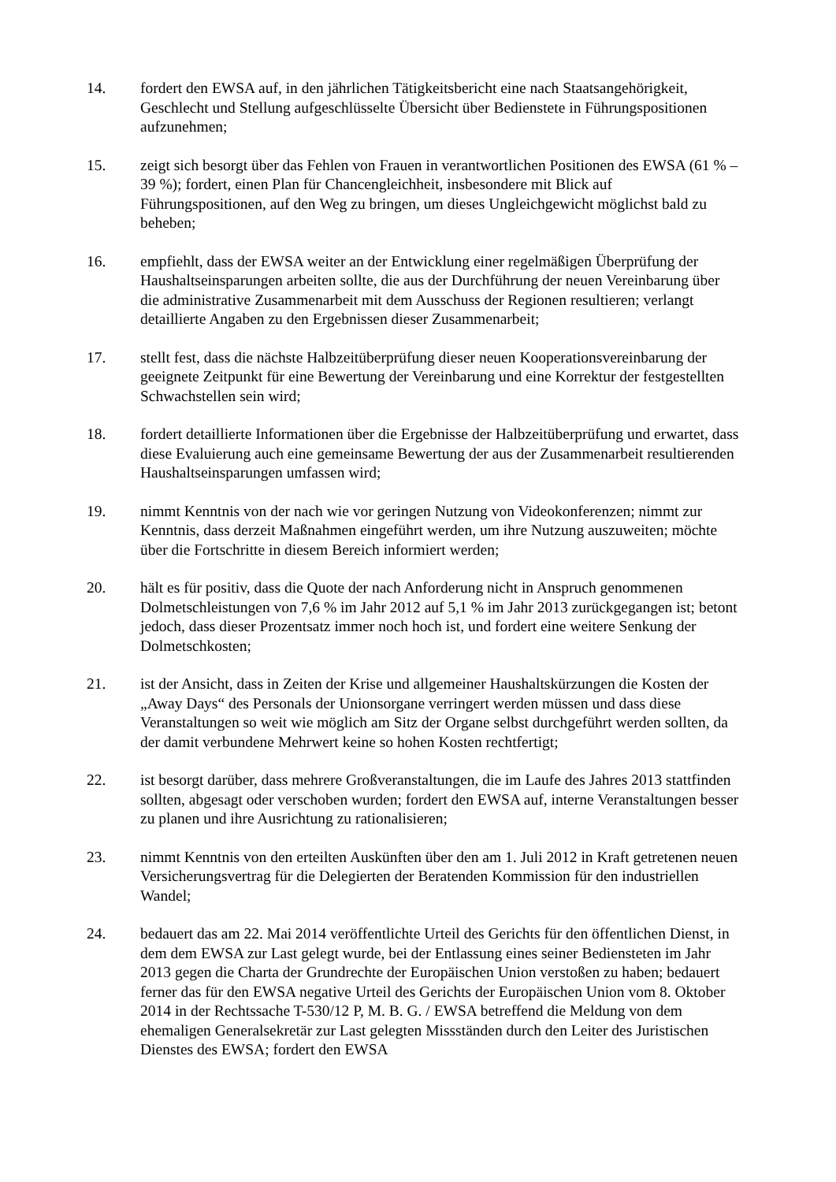14. fordert den EWSA auf, in den jährlichen Tätigkeitsbericht eine nach Staatsangehörigkeit, Geschlecht und Stellung aufgeschlüsselte Übersicht über Bedienstete in Führungspositionen aufzunehmen;
15. zeigt sich besorgt über das Fehlen von Frauen in verantwortlichen Positionen des EWSA (61 % – 39 %); fordert, einen Plan für Chancengleichheit, insbesondere mit Blick auf Führungspositionen, auf den Weg zu bringen, um dieses Ungleichgewicht möglichst bald zu beheben;
16. empfiehlt, dass der EWSA weiter an der Entwicklung einer regelmäßigen Überprüfung der Haushaltseinsparungen arbeiten sollte, die aus der Durchführung der neuen Vereinbarung über die administrative Zusammenarbeit mit dem Ausschuss der Regionen resultieren; verlangt detaillierte Angaben zu den Ergebnissen dieser Zusammenarbeit;
17. stellt fest, dass die nächste Halbzeitüberprüfung dieser neuen Kooperationsvereinbarung der geeignete Zeitpunkt für eine Bewertung der Vereinbarung und eine Korrektur der festgestellten Schwachstellen sein wird;
18. fordert detaillierte Informationen über die Ergebnisse der Halbzeitüberprüfung und erwartet, dass diese Evaluierung auch eine gemeinsame Bewertung der aus der Zusammenarbeit resultierenden Haushaltseinsparungen umfassen wird;
19. nimmt Kenntnis von der nach wie vor geringen Nutzung von Videokonferenzen; nimmt zur Kenntnis, dass derzeit Maßnahmen eingeführt werden, um ihre Nutzung auszuweiten; möchte über die Fortschritte in diesem Bereich informiert werden;
20. hält es für positiv, dass die Quote der nach Anforderung nicht in Anspruch genommenen Dolmetschleistungen von 7,6 % im Jahr 2012 auf 5,1 % im Jahr 2013 zurückgegangen ist; betont jedoch, dass dieser Prozentsatz immer noch hoch ist, und fordert eine weitere Senkung der Dolmetschkosten;
21. ist der Ansicht, dass in Zeiten der Krise und allgemeiner Haushaltskürzungen die Kosten der „Away Days“ des Personals der Unionsorgane verringert werden müssen und dass diese Veranstaltungen so weit wie möglich am Sitz der Organe selbst durchgeführt werden sollten, da der damit verbundene Mehrwert keine so hohen Kosten rechtfertigt;
22. ist besorgt darüber, dass mehrere Großveranstaltungen, die im Laufe des Jahres 2013 stattfinden sollten, abgesagt oder verschoben wurden; fordert den EWSA auf, interne Veranstaltungen besser zu planen und ihre Ausrichtung zu rationalisieren;
23. nimmt Kenntnis von den erteilten Auskünften über den am 1. Juli 2012 in Kraft getretenen neuen Versicherungsvertrag für die Delegierten der Beratenden Kommission für den industriellen Wandel;
24. bedauert das am 22. Mai 2014 veröffentlichte Urteil des Gerichts für den öffentlichen Dienst, in dem dem EWSA zur Last gelegt wurde, bei der Entlassung eines seiner Bediensteten im Jahr 2013 gegen die Charta der Grundrechte der Europäischen Union verstoßen zu haben; bedauert ferner das für den EWSA negative Urteil des Gerichts der Europäischen Union vom 8. Oktober 2014 in der Rechtssache T-530/12 P, M. B. G. / EWSA betreffend die Meldung von dem ehemaligen Generalsekretär zur Last gelegten Missständen durch den Leiter des Juristischen Dienstes des EWSA; fordert den EWSA